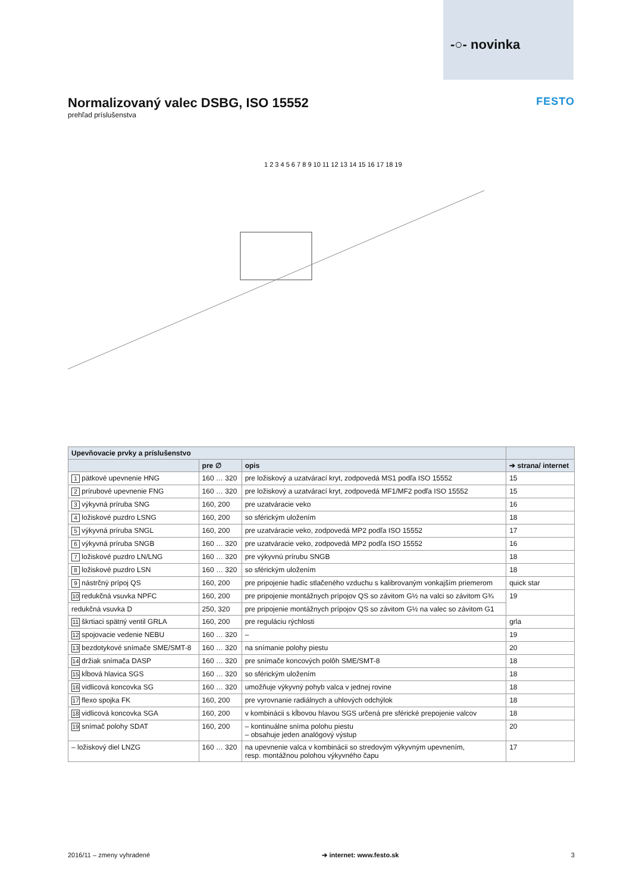-○- novinka
Normalizovaný valec DSBG, ISO 15552 FESTO
prehľad príslušenstva
1 2 3 4 5 6 7 8 9 10 11 12 13 14 15 16 17 18 19
| Upevňovacie prvky a príslušenstvo | | | |
| --- | --- | --- | --- |
| | pre ∅ | opis | ➔ strana/ internet |
| 1 pätkové upevnenie HNG | 160 … 320 | pre ložiskový a uzatvárací kryt, zodpovedá MS1 podľa ISO 15552 | 15 |
| 2 prírubové upevnenie FNG | 160 … 320 | pre ložiskový a uzatvárací kryt, zodpovedá MF1/MF2 podľa ISO 15552 | 15 |
| 3 výkyvná príruba SNG | 160, 200 | pre uzatváracie veko | 16 |
| 4 ložiskové puzdro LSNG | 160, 200 | so sférickým uložením | 18 |
| 5 výkyvná príruba SNGL | 160, 200 | pre uzatváracie veko, zodpovedá MP2 podľa ISO 15552 | 17 |
| 6 výkyvná príruba SNGB | 160 … 320 | pre uzatváracie veko, zodpovedá MP2 podľa ISO 15552 | 16 |
| 7 ložiskové puzdro LN/LNG | 160 … 320 | pre výkyvnú prírubu SNGB | 18 |
| 8 ložiskové puzdro LSN | 160 … 320 | so sférickým uložením | 18 |
| 9 nástrčný prípoj QS | 160, 200 | pre pripojenie hadíc stlačeného vzduchu s kalibrovaným vonkajším priemerom | quick star |
| 10 redukčná vsuvka NPFC | 160, 200 | pre pripojenie montážnych prípojov QS so závitom G½ na valci so závitom G¾ | 19 |
| redukčná vsuvka D | 250, 320 | pre pripojenie montážnych prípojov QS so závitom G½ na valec so závitom G1 | |
| 11 škrtiaci spätný ventil GRLA | 160, 200 | pre reguláciu rýchlosti | grla |
| 12 spojovacie vedenie NEBU | 160 … 320 | – | 19 |
| 13 bezdotykové snímače SME/SMT-8 | 160 … 320 | na snímanie polohy piestu | 20 |
| 14 držiak snímača DASP | 160 … 320 | pre snímače koncových polôh SME/SMT-8 | 18 |
| 15 kĺbová hlavica SGS | 160 … 320 | so sférickým uložením | 18 |
| 16 vidlicová koncovka SG | 160 … 320 | umožňuje výkyvný pohyb valca v jednej rovine | 18 |
| 17 flexo spojka FK | 160, 200 | pre vyrovnanie radiálnych a uhlových odchýlok | 18 |
| 18 vidlicová koncovka SGA | 160, 200 | v kombinácii s kĺbovou hlavou SGS určená pre sférické prepojenie valcov | 18 |
| 19 snímač polohy SDAT | 160, 200 | – kontinuálne sníma polohu piestu – obsahuje jeden analógový výstup | 20 |
| – ložiskový diel LNZG | 160 … 320 | na upevnenie valca v kombinácii so stredovým výkyvným upevnením, resp. montážnou polohou výkyvného čapu | 17 |
2016/11 – zmeny vyhradené ➔ internet: www.festo.sk 3